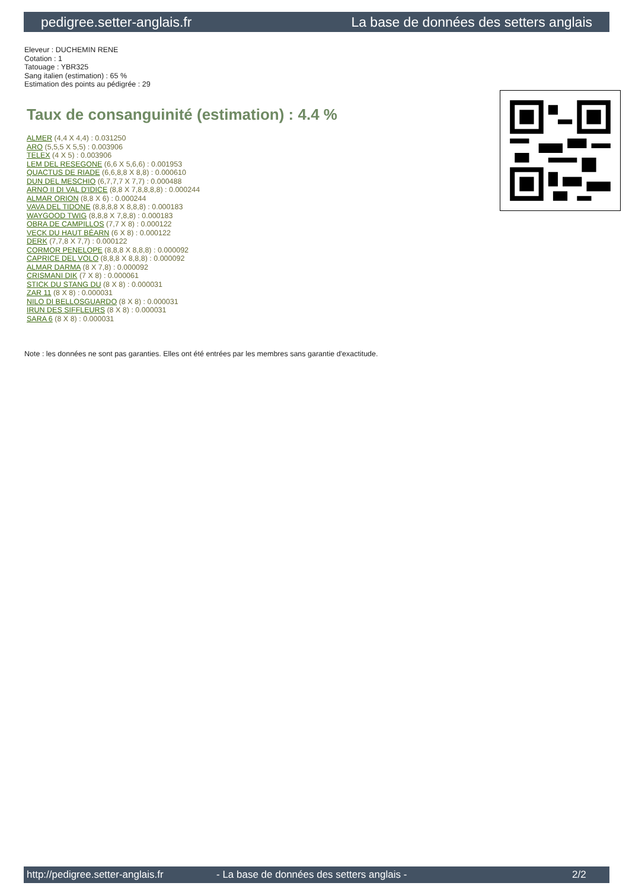pedigree.setter-anglais.fr La base de données des setters anglais
Eleveur : DUCHEMIN RENE
Cotation : 1
Tatouage : YBR325
Sang italien (estimation) : 65 %
Estimation des points au pédigrée : 29
Taux de consanguinité (estimation) : 4.4 %
ALMER (4,4 X 4,4) : 0.031250
ARO (5,5,5 X 5,5) : 0.003906
TELEX (4 X 5) : 0.003906
LEM DEL RESEGONE (6,6 X 5,6,6) : 0.001953
QUACTUS DE RIADE (6,6,8,8 X 8,8) : 0.000610
DUN DEL MESCHIO (6,7,7,7 X 7,7) : 0.000488
ARNO II DI VAL D'IDICE (8,8 X 7,8,8,8,8) : 0.000244
ALMAR ORION (8,8 X 6) : 0.000244
VAVA DEL TIDONE (8,8,8,8 X 8,8,8) : 0.000183
WAYGOOD TWIG (8,8,8 X 7,8,8) : 0.000183
OBRA DE CAMPILLOS (7,7 X 8) : 0.000122
VECK DU HAUT BÉARN (6 X 8) : 0.000122
DERK (7,7,8 X 7,7) : 0.000122
CORMOR PENELOPE (8,8,8 X 8,8,8) : 0.000092
CAPRICE DEL VOLO (8,8,8 X 8,8,8) : 0.000092
ALMAR DARMA (8 X 7,8) : 0.000092
CRISMANI DIK (7 X 8) : 0.000061
STICK DU STANG DU (8 X 8) : 0.000031
ZAR 11 (8 X 8) : 0.000031
NILO DI BELLOSGUARDO (8 X 8) : 0.000031
IRUN DES SIFFLEURS (8 X 8) : 0.000031
SARA 6 (8 X 8) : 0.000031
Note : les données ne sont pas garanties. Elles ont été entrées par les membres sans garantie d'exactitude.
http://pedigree.setter-anglais.fr - La base de données des setters anglais - 2/2